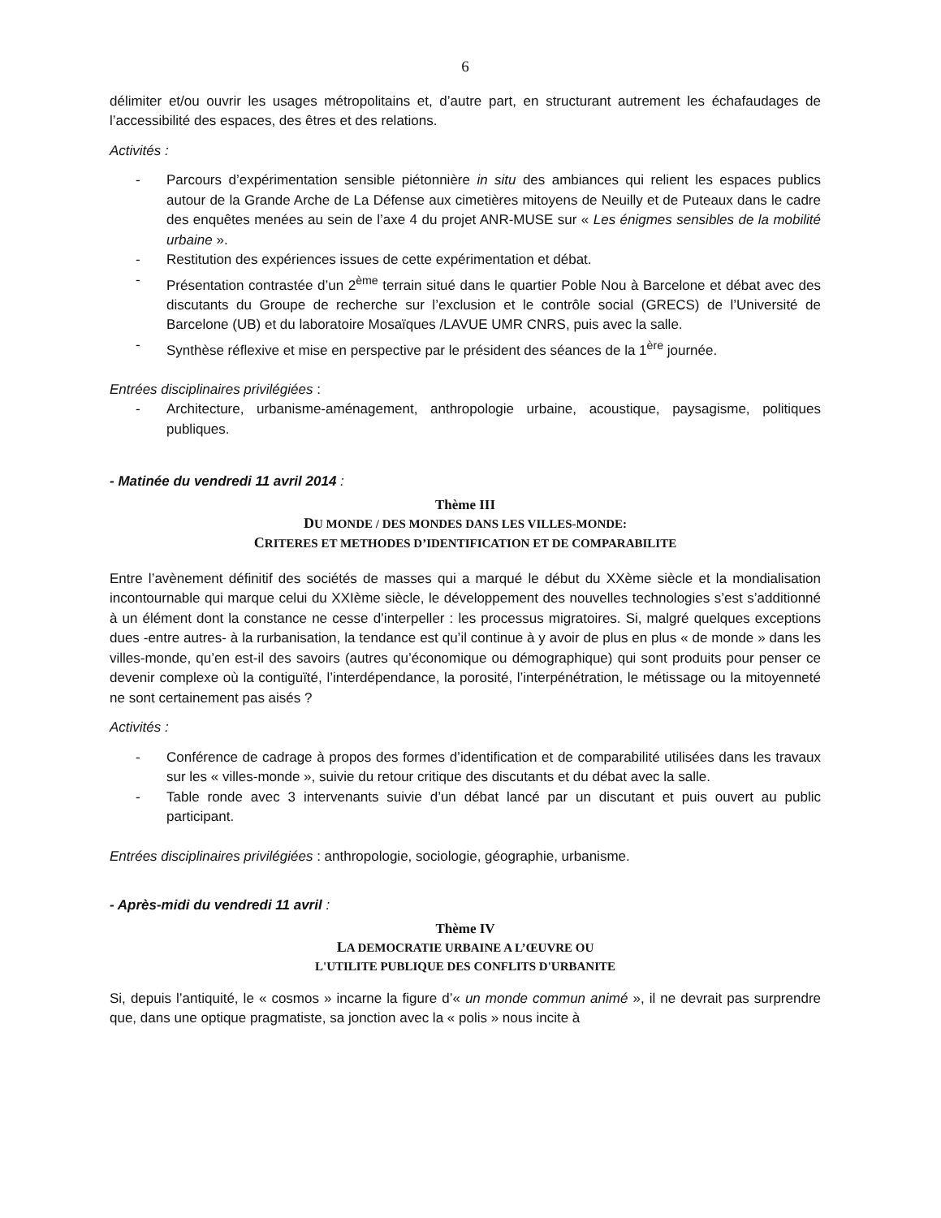6
délimiter et/ou ouvrir les usages métropolitains et, d’autre part, en structurant autrement les échafaudages de l’accessibilité des espaces, des êtres et des relations.
Activités :
- Parcours d’expérimentation sensible piétonnière in situ des ambiances qui relient les espaces publics autour de la Grande Arche de La Défense aux cimetières mitoyens de Neuilly et de Puteaux dans le cadre des enquêtes menées au sein de l’axe 4 du projet ANR-MUSE sur « Les énigmes sensibles de la mobilité urbaine ».
- Restitution des expériences issues de cette expérimentation et débat.
- Présentation contrastée d’un 2<sup>ème</sup> terrain situé dans le quartier Poble Nou à Barcelone et débat avec des discutants du Groupe de recherche sur l’exclusion et le contrôle social (GRECS) de l’Université de Barcelone (UB) et du laboratoire Mosaïques /LAVUE UMR CNRS, puis avec la salle.
- Synthèse réflexive et mise en perspective par le président des séances de la 1<sup>ère</sup> journée.
Entrées disciplinaires privilégiées :
- Architecture, urbanisme-aménagement, anthropologie urbaine, acoustique, paysagisme, politiques publiques.
- Matinée du vendredi 11 avril 2014 :
Thème III
DU MONDE / DES MONDES DANS LES VILLES-MONDE:
CRITERES ET METHODES D’IDENTIFICATION ET DE COMPARABILITE
Entre l’avènement définitif des sociétés de masses qui a marqué le début du XXème siècle et la mondialisation incontournable qui marque celui du XXIème siècle, le développement des nouvelles technologies s’est s’additionné à un élément dont la constance ne cesse d’interpeller : les processus migratoires. Si, malgré quelques exceptions dues -entre autres- à la rurbanisation, la tendance est qu’il continue à y avoir de plus en plus « de monde » dans les villes-monde, qu’en est-il des savoirs (autres qu’économique ou démographique) qui sont produits pour penser ce devenir complexe où la contiguïté, l’interdépendance, la porosité, l’interpénétration, le métissage ou la mitoyenneté ne sont certainement pas aisés ?
Activités :
- Conférence de cadrage à propos des formes d’identification et de comparabilité utilisées dans les travaux sur les « villes-monde », suivie du retour critique des discutants et du débat avec la salle.
- Table ronde avec 3 intervenants suivie d’un débat lancé par un discutant et puis ouvert au public participant.
Entrées disciplinaires privilégiées : anthropologie, sociologie, géographie, urbanisme.
- Après-midi du vendredi 11 avril :
Thème IV
LA DEMOCRATIE URBAINE A L’ŒUVRE OU
L'UTILITE PUBLIQUE DES CONFLITS D'URBANITE
Si, depuis l’antiquité, le « cosmos » incarne la figure d’« un monde commun animé », il ne devrait pas surprendre que, dans une optique pragmatiste, sa jonction avec la « polis » nous incite à